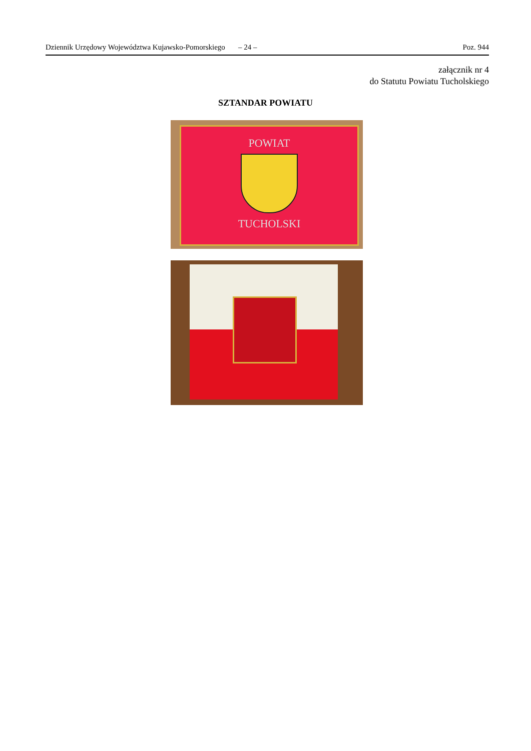Dziennik Urzędowy Województwa Kujawsko-Pomorskiego – 24 – Poz. 944
załącznik nr 4
do Statutu Powiatu Tucholskiego
SZTANDAR POWIATU
POWIAT
TUCHOLSKI